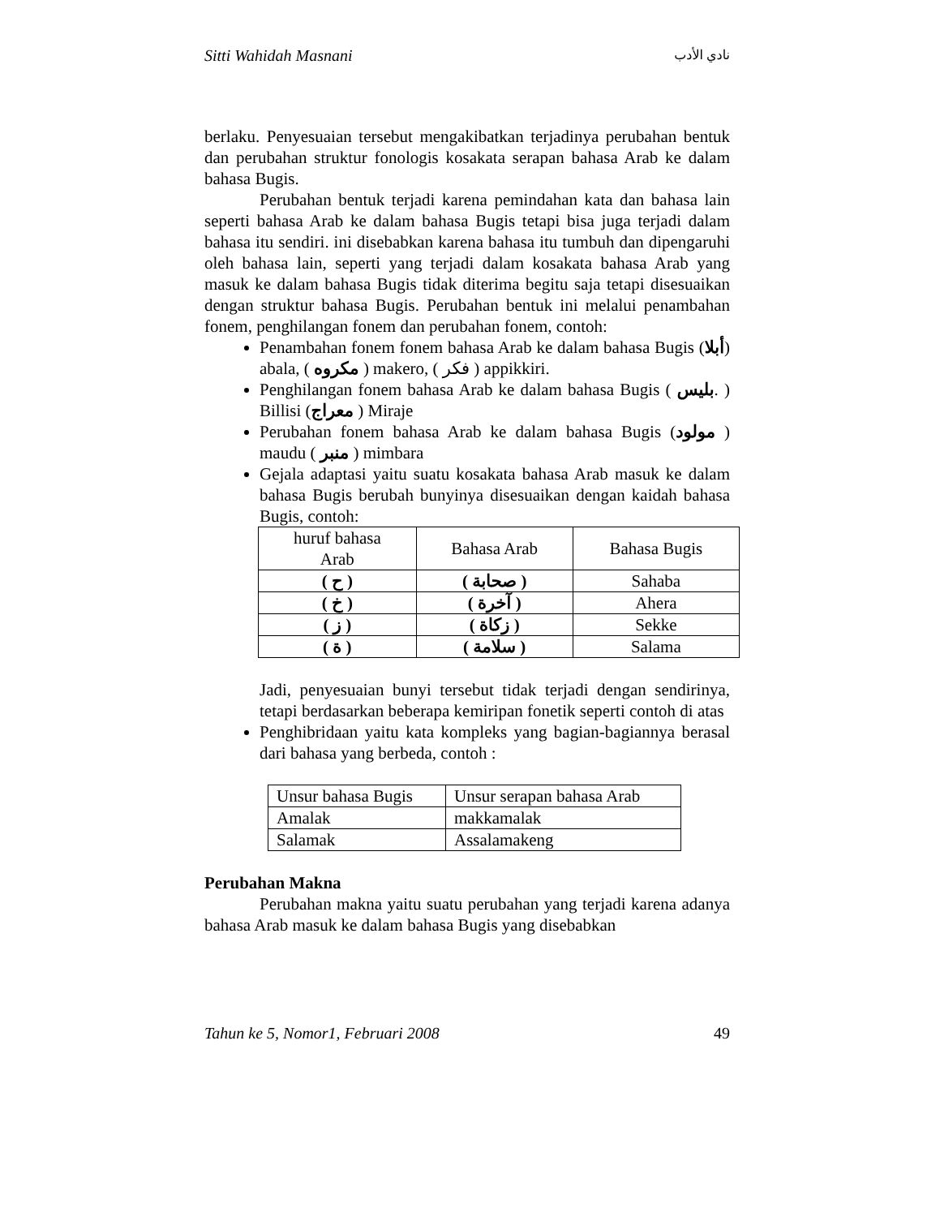Sitti Wahidah Masnani نادي الأدب
berlaku. Penyesuaian tersebut mengakibatkan terjadinya perubahan bentuk dan perubahan struktur fonologis kosakata serapan bahasa Arab ke dalam bahasa Bugis.
Perubahan bentuk terjadi karena pemindahan kata dan bahasa lain seperti bahasa Arab ke dalam bahasa Bugis tetapi bisa juga terjadi dalam bahasa itu sendiri. ini disebabkan karena bahasa itu tumbuh dan dipengaruhi oleh bahasa lain, seperti yang terjadi dalam kosakata bahasa Arab yang masuk ke dalam bahasa Bugis tidak diterima begitu saja tetapi disesuaikan dengan struktur bahasa Bugis. Perubahan bentuk ini melalui penambahan fonem, penghilangan fonem dan perubahan fonem, contoh:
Penambahan fonem fonem bahasa Arab ke dalam bahasa Bugis (أبلا) abala, ( مكروه ) makero, ( فكر ) appikkiri.
Penghilangan fonem bahasa Arab ke dalam bahasa Bugis ( بليس. ) Billisi (معراج ) Miraje
Perubahan fonem bahasa Arab ke dalam bahasa Bugis (مولود ) maudu ( منبر ) mimbara
Gejala adaptasi yaitu suatu kosakata bahasa Arab masuk ke dalam bahasa Bugis berubah bunyinya disesuaikan dengan kaidah bahasa Bugis, contoh:
| huruf bahasa Arab | Bahasa Arab | Bahasa Bugis |
| --- | --- | --- |
| ( ح ) | ( صحابة ) | Sahaba |
| ( خ ) | ( آخرة ) | Ahera |
| ( ز ) | ( زكاة ) | Sekke |
| ( ة ) | ( سلامة ) | Salama |
Jadi, penyesuaian bunyi tersebut tidak terjadi dengan sendirinya, tetapi berdasarkan beberapa kemiripan fonetik seperti contoh di atas
Penghibridaan yaitu kata kompleks yang bagian-bagiannya berasal dari bahasa yang berbeda, contoh :
| Unsur bahasa Bugis | Unsur serapan bahasa Arab |
| Amalak | makkamalak |
| Salamak | Assalamakeng |
Perubahan Makna
Perubahan makna yaitu suatu perubahan yang terjadi karena adanya bahasa Arab masuk ke dalam bahasa Bugis yang disebabkan
Tahun ke 5, Nomor1, Februari 2008 49